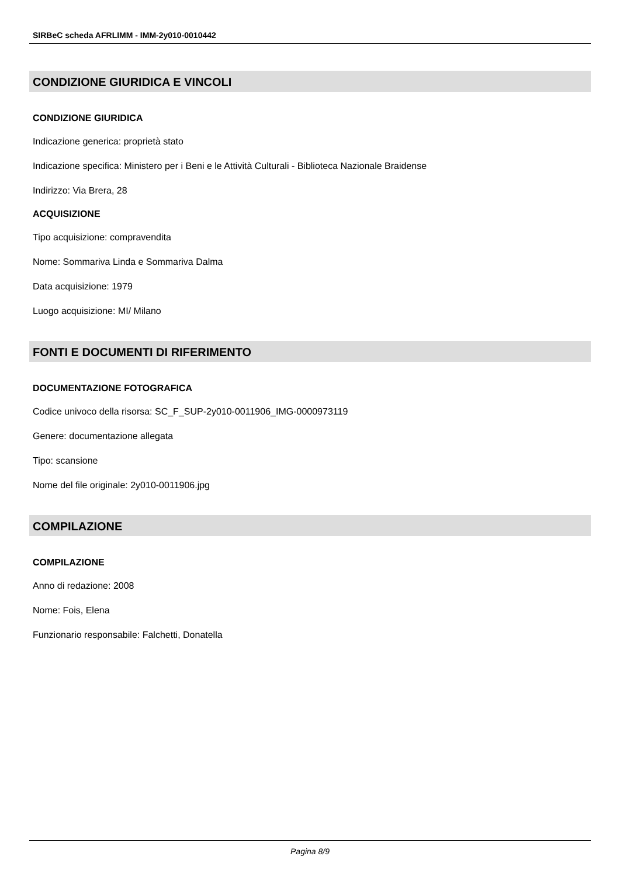SIRBeC scheda AFRLIMM - IMM-2y010-0010442
CONDIZIONE GIURIDICA E VINCOLI
CONDIZIONE GIURIDICA
Indicazione generica: proprietà stato
Indicazione specifica: Ministero per i Beni e le Attività Culturali - Biblioteca Nazionale Braidense
Indirizzo: Via Brera, 28
ACQUISIZIONE
Tipo acquisizione: compravendita
Nome: Sommariva Linda e Sommariva Dalma
Data acquisizione: 1979
Luogo acquisizione: MI/ Milano
FONTI E DOCUMENTI DI RIFERIMENTO
DOCUMENTAZIONE FOTOGRAFICA
Codice univoco della risorsa: SC_F_SUP-2y010-0011906_IMG-0000973119
Genere: documentazione allegata
Tipo: scansione
Nome del file originale: 2y010-0011906.jpg
COMPILAZIONE
COMPILAZIONE
Anno di redazione: 2008
Nome: Fois, Elena
Funzionario responsabile: Falchetti, Donatella
Pagina 8/9